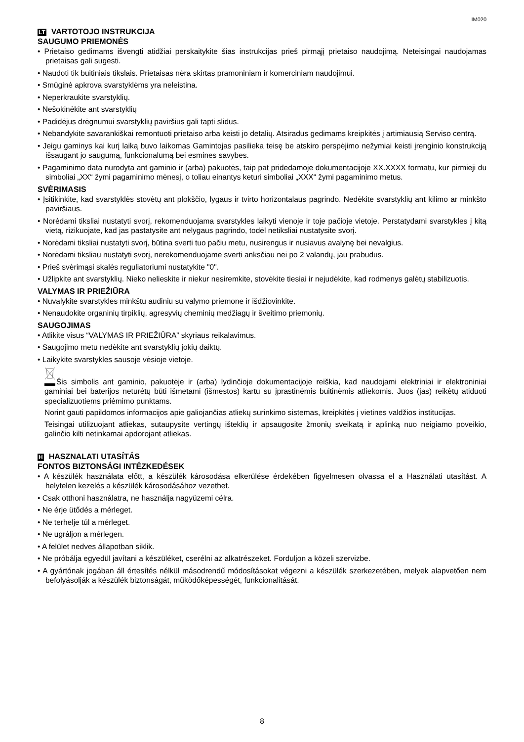IM020
LT VARTOTOJO INSTRUKCIJA
SAUGUMO PRIEMONĖS
• Prietaiso gedimams išvengti atidžiai perskaitykite šias instrukcijas prieš pirmąjį prietaiso naudojimą. Neteisingai naudojamas prietaisas gali sugesti.
• Naudoti tik buitiniais tikslais. Prietaisas nėra skirtas pramoniniam ir komerciniam naudojimui.
• Smūginė apkrova svarstyklėms yra neleistina.
• Neperkraukite svarstyklių.
• Nešokinėkite ant svarstyklių
• Padidėjus drėgnumui svarstyklių paviršius gali tapti slidus.
• Nebandykite savarankiškai remontuoti prietaiso arba keisti jo detalių. Atsiradus gedimams kreipkitės į artimiausią Serviso centrą.
• Jeigu gaminys kai kurį laiką buvo laikomas Gamintojas pasilieka teisę be atskiro perspėjimo nežymiai keisti įrenginio konstrukciją išsaugant jo saugumą, funkcionalumą bei esmines savybes.
• Pagaminimo data nurodyta ant gaminio ir (arba) pakuotės, taip pat pridedamoje dokumentacijoje XX.XXXX formatu, kur pirmieji du simboliai „XX“ žymi pagaminimo mėnesį, o toliau einantys keturi simboliai „XXX“ žymi pagaminimo metus.
SVĖRIMASIS
• Įsitikinkite, kad svarstyklės stovėtų ant plokščio, lygaus ir tvirto horizontalaus pagrindo. Nedėkite svarstyklių ant kilimo ar minkšto paviršiaus.
• Norėdami tiksliai nustatyti svorį, rekomenduojama svarstykles laikyti vienoje ir toje pačioje vietoje. Perstatydami svarstykles į kitą vietą, rizikuojate, kad jas pastatysite ant nelygaus pagrindo, todėl netiksliai nustatysite svorį.
• Norėdami tiksliai nustatyti svorį, būtina sverti tuo pačiu metu, nusirengus ir nusiavus avalynę bei nevalgius.
• Norėdami tiksliau nustatyti svorį, nerekomenduojame sverti anksčiau nei po 2 valandų, jau prabudus.
• Prieš svėrimąsi skalės reguliatoriumi nustatykite "0".
• Užlipkite ant svarstyklių. Nieko nelieskite ir niekur nesiremkite, stovėkite tiesiai ir nejudėkite, kad rodmenys galėtų stabilizuotis.
VALYMAS IR PRIEŽIŪRA
• Nuvalykite svarstykles minkštu audiniu su valymo priemone ir išdžiovinkite.
• Nenaudokite organinių tirpiklių, agresyvių cheminių medžiagų ir šveitimo priemonių.
SAUGOJIMAS
• Atlikite visus “VALYMAS IR PRIEŽIŪRA” skyriaus reikalavimus.
• Saugojimo metu nedėkite ant svarstyklių jokių daiktų.
• Laikykite svarstykles sausoje vėsioje vietoje.
Šis simbolis ant gaminio, pakuotėje ir (arba) lydinčioje dokumentacijoje reiškia, kad naudojami elektriniai ir elektroniniai gaminiai bei baterijos neturėtų būti išmetami (išmestos) kartu su įprastinėmis buitinėmis atliekomis. Juos (jas) reikėtų atiduoti specializuotiems priėmimo punktams.
Norint gauti papildomos informacijos apie galiojančias atliekų surinkimo sistemas, kreipkitės į vietines valdžios institucijas.
Teisingai utilizuojant atliekas, sutaupysite vertingų išteklių ir apsaugosite žmonių sveikatą ir aplinką nuo neigiamo poveikio, galinčio kilti netinkamai apdorojant atliekas.
H HASZNALATI UTASÍTÁS
FONTOS BIZTONSÁGI INTÉZKEDÉSEK
• A készülék használata előtt, a készülék károsodása elkerülése érdekében figyelmesen olvassa el a Használati utasítást. A helytelen kezelés a készülék károsodásához vezethet.
• Csak otthoni használatra, ne használja nagyüzemi célra.
• Ne érje ütődés a mérleget.
• Ne terhelje túl a mérleget.
• Ne ugráljon a mérlegen.
• A felület nedves állapotban siklik.
• Ne próbálja egyedül javítani a készüléket, cserélni az alkatrészeket. Forduljon a közeli szervizbe.
• A gyártónak jogában áll értesítés nélkül másodrendű módosításokat végezni a készülék szerkezetében, melyek alapvetően nem befolyásolják a készülék biztonságát, működőképességét, funkcionalitását.
8